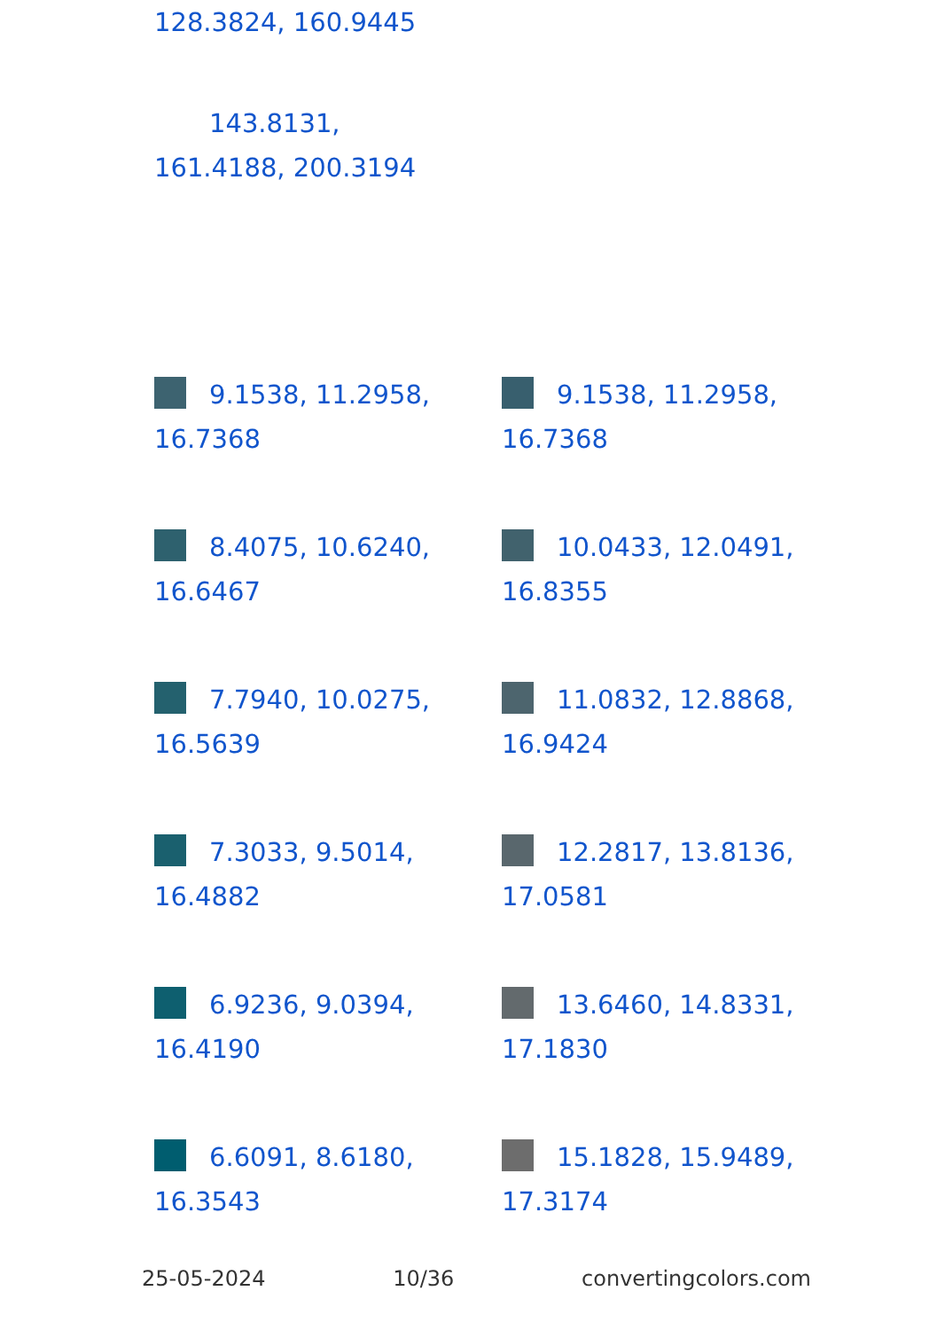128.3824, 160.9445
143.8131, 161.4188, 200.3194
9.1538, 11.2958, 16.7368
9.1538, 11.2958, 16.7368
8.4075, 10.6240, 16.6467
10.0433, 12.0491, 16.8355
7.7940, 10.0275, 16.5639
11.0832, 12.8868, 16.9424
7.3033, 9.5014, 16.4882
12.2817, 13.8136, 17.0581
6.9236, 9.0394, 16.4190
13.6460, 14.8331, 17.1830
6.6091, 8.6180, 16.3543
15.1828, 15.9489, 17.3174
25-05-2024 10/36 convertingcolors.com